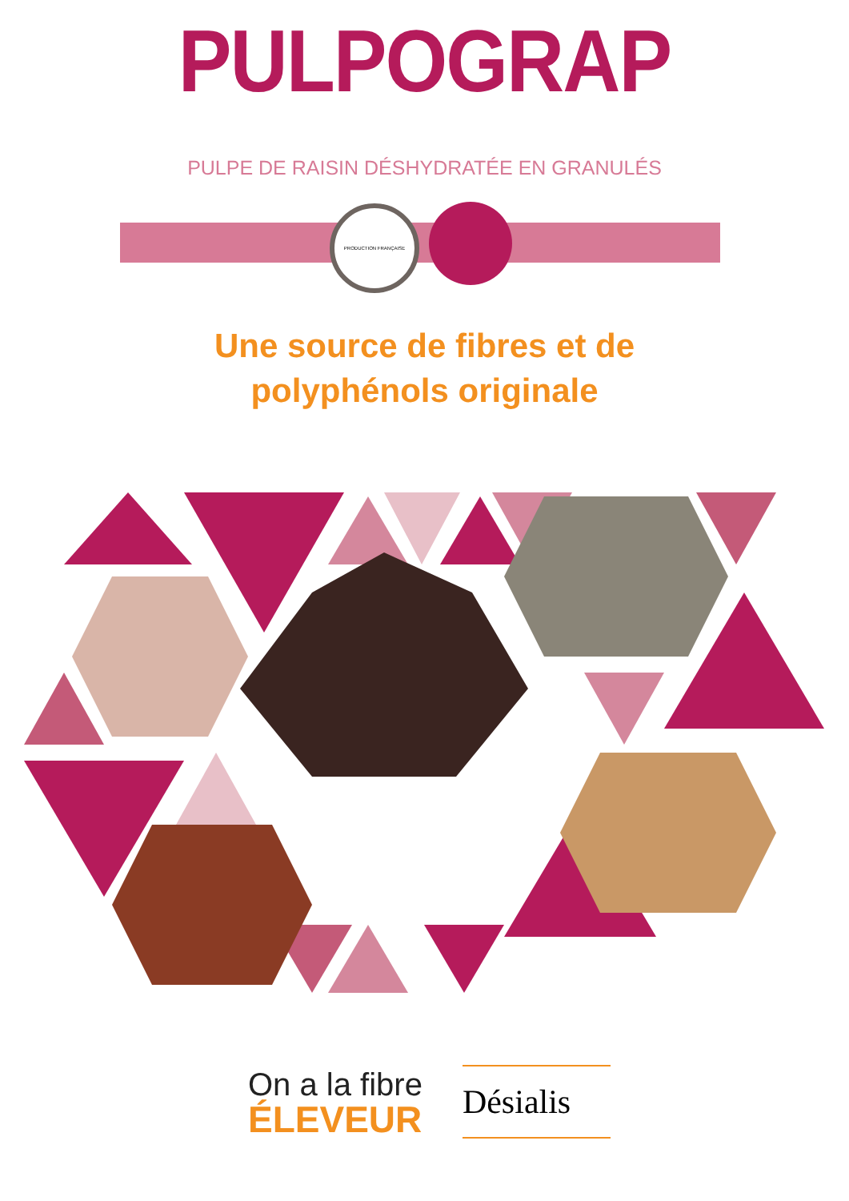PULPOGRAP
PULPE DE RAISIN DÉSHYDRATÉE EN GRANULÉS
PRODUCTION FRANÇAISE
Une source de fibres et de polyphénols originale
On a la fibre
ÉLEVEUR
Désialis